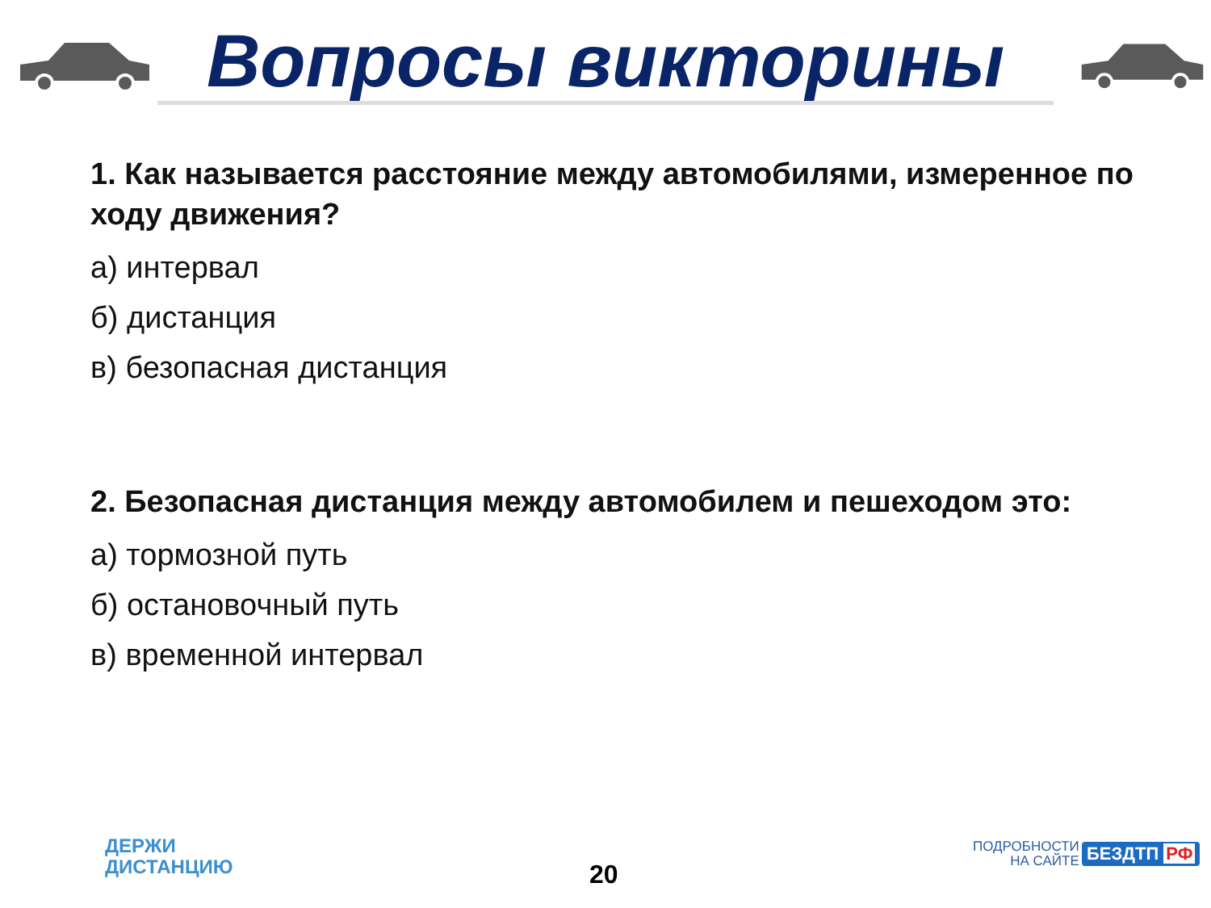Вопросы викторины
1. Как называется расстояние между автомобилями, измеренное по ходу движения?
а) интервал
б) дистанция
в) безопасная дистанция
2. Безопасная дистанция между автомобилем и пешеходом это:
а) тормозной путь
б) остановочный путь
в) временной интервал
ДЕРЖИ
ДИСТАНЦИЮ
20
ПОДРОБНОСТИ
НА САЙТЕ
БЕЗДТП РФ